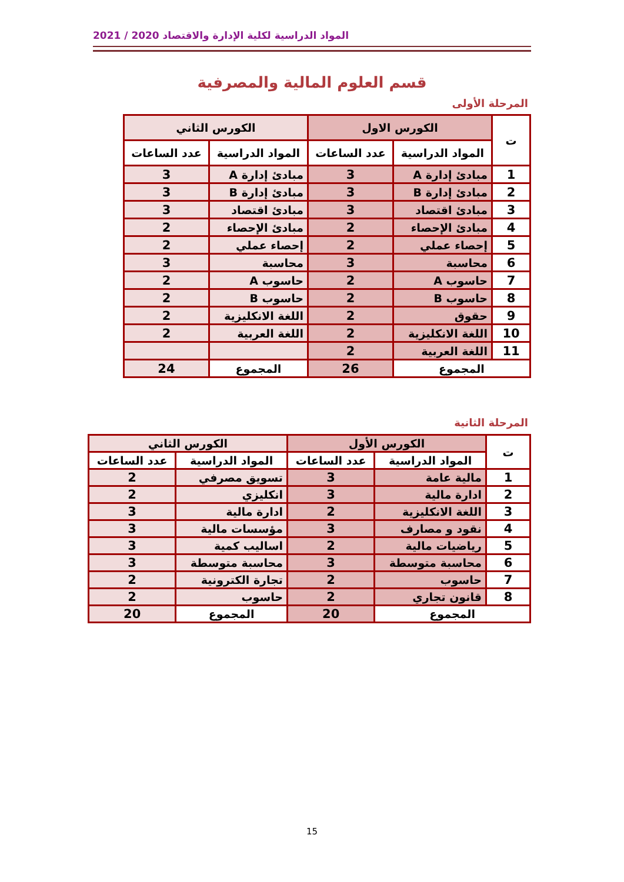المواد الدراسية لكلية الإدارة والاقتصاد 2020 / 2021
قسم العلوم المالية والمصرفية
المرحلة الأولى
| ت | الكورس الاول | | الكورس الثاني | |
| --- | --- | --- | --- | --- |
| | المواد الدراسية | عدد الساعات | المواد الدراسية | عدد الساعات |
| 1 | مبادئ إدارة A | 3 | مبادئ إدارة A | 3 |
| 2 | مبادئ إدارة B | 3 | مبادئ إدارة B | 3 |
| 3 | مبادئ اقتصاد | 3 | مبادئ اقتصاد | 3 |
| 4 | مبادئ الإحصاء | 2 | مبادئ الإحصاء | 2 |
| 5 | إحصاء عملي | 2 | إحصاء عملي | 2 |
| 6 | محاسبة | 3 | محاسبة | 3 |
| 7 | حاسوب A | 2 | حاسوب A | 2 |
| 8 | حاسوب B | 2 | حاسوب B | 2 |
| 9 | حقوق | 2 | اللغة الانكليزية | 2 |
| 10 | اللغة الانكليزية | 2 | اللغة العربية | 2 |
| 11 | اللغة العربية | 2 | | |
| المجموع | | 26 | المجموع | 24 |
المرحلة الثانية
| ت | الكورس الأول | | الكورس الثاني | |
| --- | --- | --- | --- | --- |
| | المواد الدراسية | عدد الساعات | المواد الدراسية | عدد الساعات |
| 1 | مالية عامة | 3 | تسويق مصرفي | 2 |
| 2 | ادارة مالية | 3 | انكليزي | 2 |
| 3 | اللغة الانكليزية | 2 | ادارة مالية | 3 |
| 4 | نقود و مصارف | 3 | مؤسسات مالية | 3 |
| 5 | رياضيات مالية | 2 | اساليب كمية | 3 |
| 6 | محاسبة متوسطة | 3 | محاسبة متوسطة | 3 |
| 7 | حاسوب | 2 | تجارة الكترونية | 2 |
| 8 | قانون تجاري | 2 | حاسوب | 2 |
| المجموع | | 20 | المجموع | 20 |
15